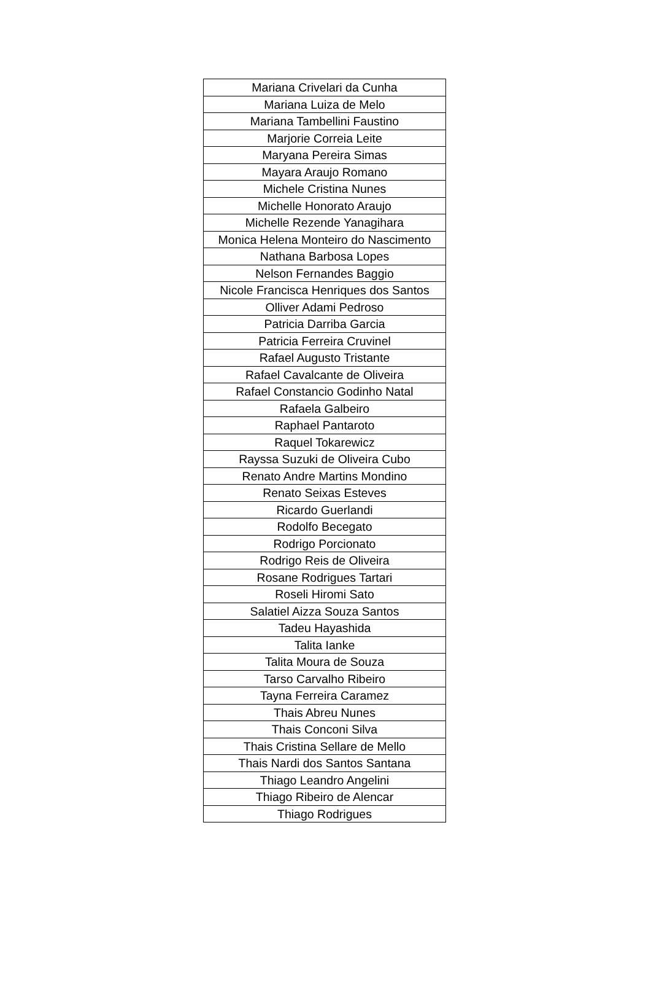| Mariana Crivelari da Cunha |
| Mariana Luiza de Melo |
| Mariana Tambellini Faustino |
| Marjorie Correia Leite |
| Maryana Pereira Simas |
| Mayara Araujo Romano |
| Michele Cristina Nunes |
| Michelle Honorato Araujo |
| Michelle Rezende Yanagihara |
| Monica Helena Monteiro do Nascimento |
| Nathana Barbosa Lopes |
| Nelson Fernandes Baggio |
| Nicole Francisca Henriques dos Santos |
| Olliver Adami Pedroso |
| Patricia Darriba Garcia |
| Patricia Ferreira Cruvinel |
| Rafael Augusto Tristante |
| Rafael Cavalcante de Oliveira |
| Rafael Constancio Godinho Natal |
| Rafaela Galbeiro |
| Raphael Pantaroto |
| Raquel Tokarewicz |
| Rayssa Suzuki de Oliveira Cubo |
| Renato Andre Martins Mondino |
| Renato Seixas Esteves |
| Ricardo Guerlandi |
| Rodolfo Becegato |
| Rodrigo Porcionato |
| Rodrigo Reis de Oliveira |
| Rosane Rodrigues Tartari |
| Roseli Hiromi Sato |
| Salatiel Aizza Souza Santos |
| Tadeu Hayashida |
| Talita Ianke |
| Talita Moura de Souza |
| Tarso Carvalho Ribeiro |
| Tayna Ferreira Caramez |
| Thais Abreu Nunes |
| Thais Conconi Silva |
| Thais Cristina Sellare de Mello |
| Thais Nardi dos Santos Santana |
| Thiago Leandro Angelini |
| Thiago Ribeiro de Alencar |
| Thiago Rodrigues |